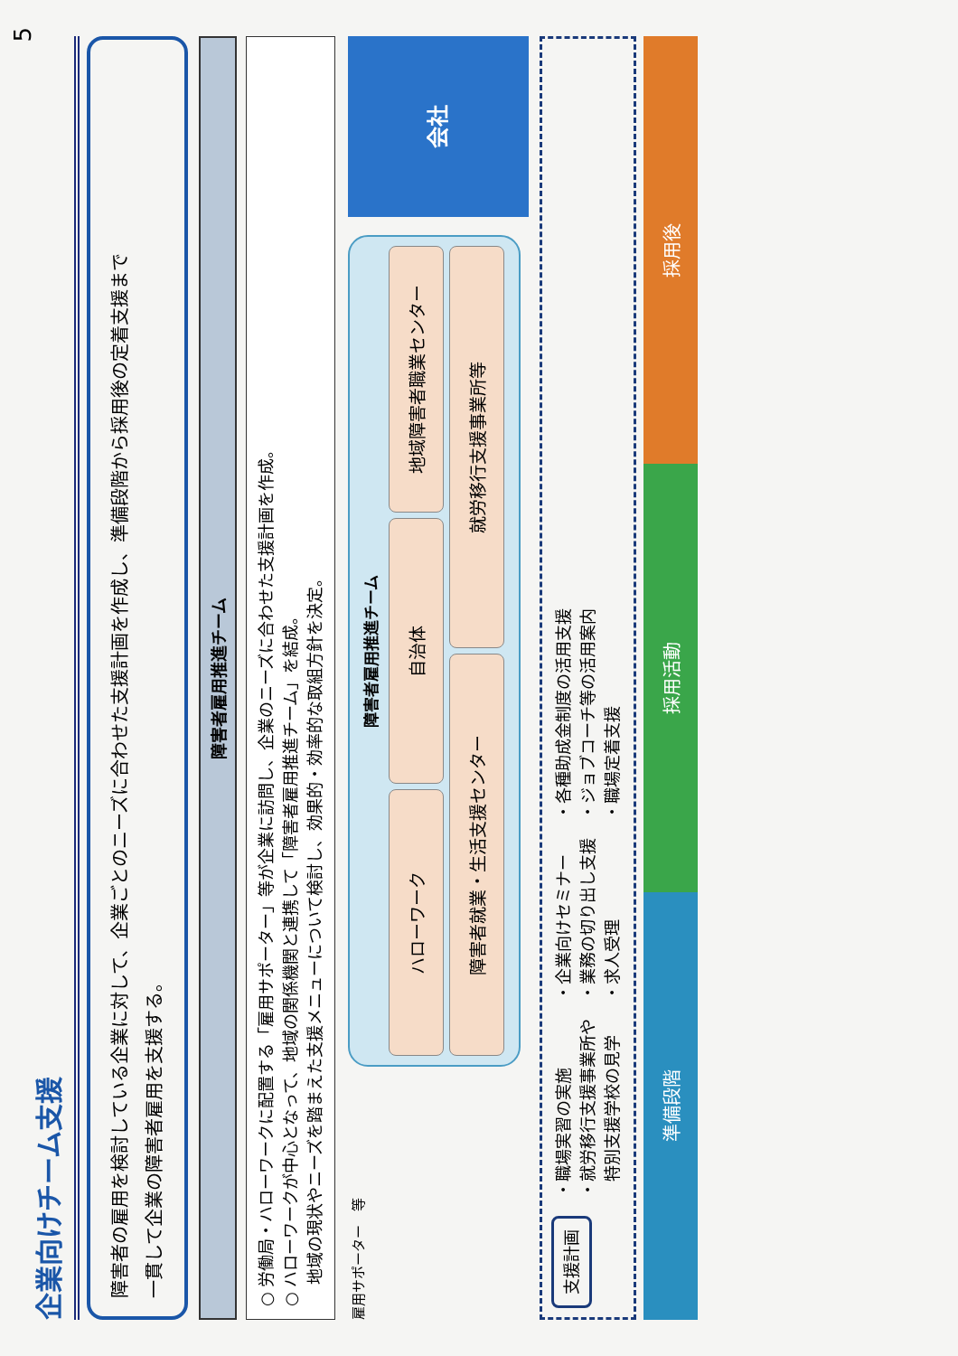企業向けチーム支援
5
障害者の雇用を検討している企業に対して、企業ごとのニーズに合わせた支援計画を作成し、準備段階から採用後の定着支援まで
一貫して企業の障害者雇用を支援する。
障害者雇用推進チーム
○ 労働局・ハローワークに配置する「雇用サポーター」等が企業に訪問し、企業のニーズに合わせた支援計画を作成。
○ ハローワークが中心となって、地域の関係機関と連携して「障害者雇用推進チーム」を結成。
　 地域の現状やニーズを踏まえた支援メニューについて検討し、効果的・効率的な取組方針を決定。
雇用サポーター　等
障害者雇用推進チーム
ハローワーク
自治体
地域障害者職業センター
障害者就業・生活支援センター
就労移行支援事業所等
会社
支援計画
・職場実習の実施
・就労移行支援事業所や
　特別支援学校の見学
・企業向けセミナー
・業務の切り出し支援
・求人受理
・各種助成金制度の活用支援
・ジョブコーチ等の活用案内
・職場定着支援
準備段階
採用活動
採用後